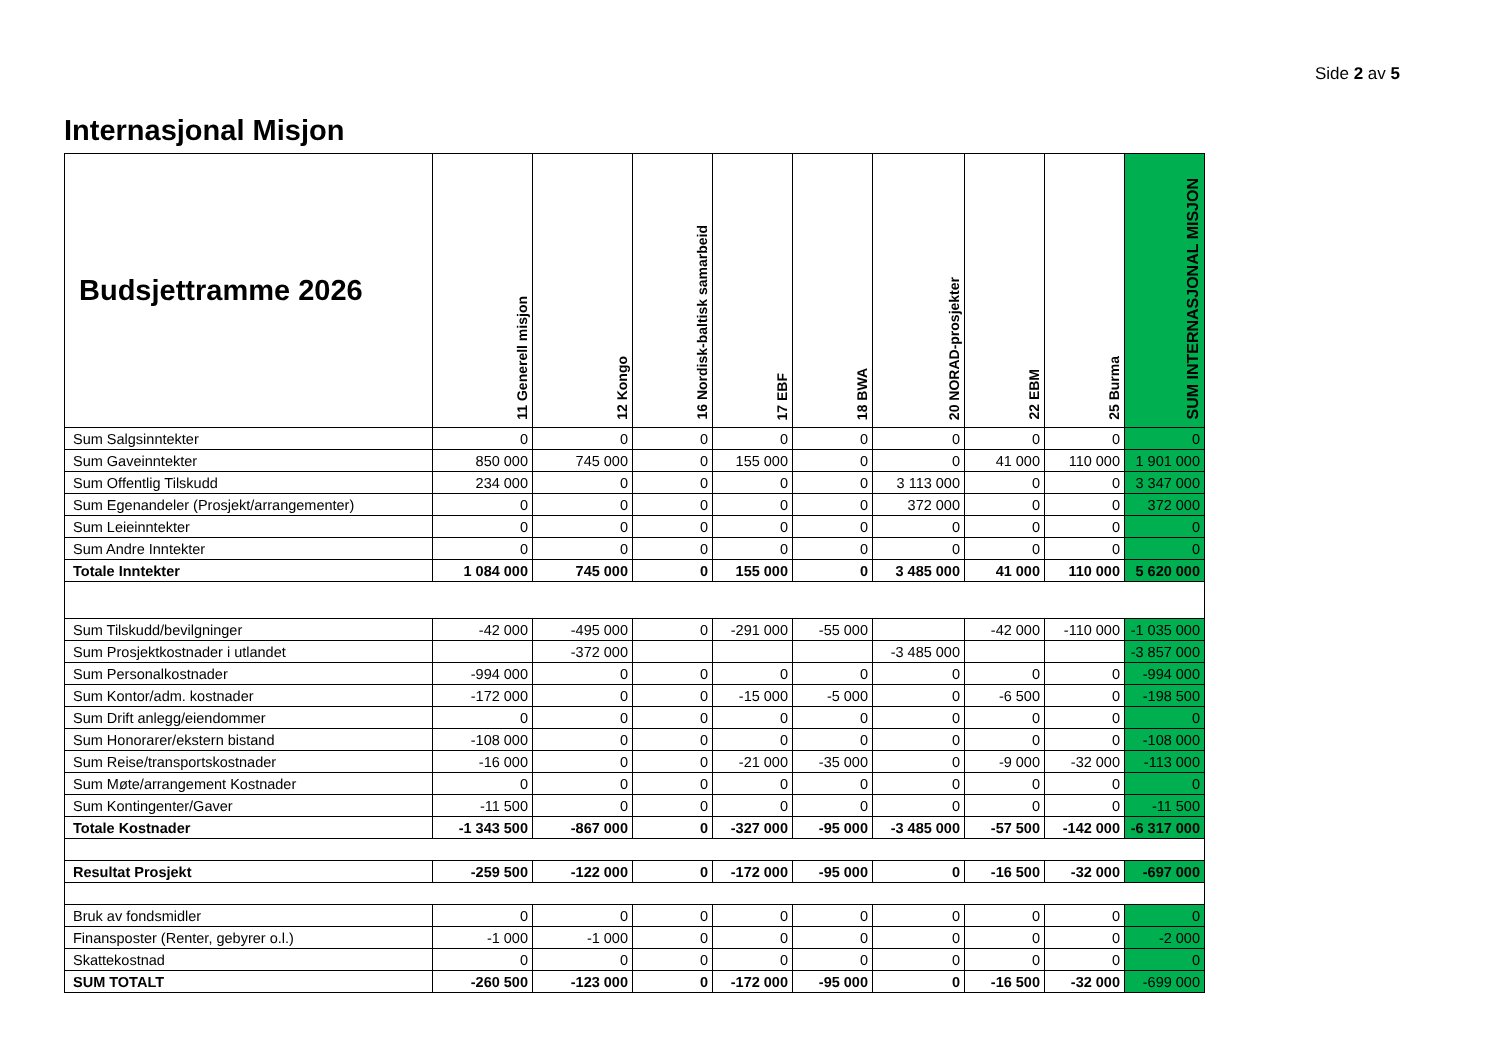Side 2 av 5
Internasjonal Misjon
| Budsjettramme 2026 | 11 Generell misjon | 12 Kongo | 16 Nordisk-baltisk samarbeid | 17 EBF | 18 BWA | 20 NORAD-prosjekter | 22 EBM | 25 Burma | SUM INTERNASJONAL MISJON |
| --- | --- | --- | --- | --- | --- | --- | --- | --- | --- |
| Sum Salgsinntekter | 0 | 0 | 0 | 0 | 0 | 0 | 0 | 0 | 0 |
| Sum Gaveinntekter | 850 000 | 745 000 | 0 | 155 000 | 0 | 0 | 41 000 | 110 000 | 1 901 000 |
| Sum Offentlig Tilskudd | 234 000 | 0 | 0 | 0 | 0 | 3 113 000 | 0 | 0 | 3 347 000 |
| Sum Egenandeler (Prosjekt/arrangementer) | 0 | 0 | 0 | 0 | 0 | 372 000 | 0 | 0 | 372 000 |
| Sum Leieinntekter | 0 | 0 | 0 | 0 | 0 | 0 | 0 | 0 | 0 |
| Sum Andre Inntekter | 0 | 0 | 0 | 0 | 0 | 0 | 0 | 0 | 0 |
| Totale Inntekter | 1 084 000 | 745 000 | 0 | 155 000 | 0 | 3 485 000 | 41 000 | 110 000 | 5 620 000 |
| Sum Tilskudd/bevilgninger | -42 000 | -495 000 | 0 | -291 000 | -55 000 | | -42 000 | -110 000 | -1 035 000 |
| Sum Prosjektkostnader i utlandet | | -372 000 | | | | -3 485 000 | | | -3 857 000 |
| Sum Personalkostnader | -994 000 | 0 | 0 | 0 | 0 | 0 | 0 | 0 | -994 000 |
| Sum Kontor/adm. kostnader | -172 000 | 0 | 0 | -15 000 | -5 000 | 0 | -6 500 | 0 | -198 500 |
| Sum Drift anlegg/eiendommer | 0 | 0 | 0 | 0 | 0 | 0 | 0 | 0 | 0 |
| Sum Honorarer/ekstern bistand | -108 000 | 0 | 0 | 0 | 0 | 0 | 0 | 0 | -108 000 |
| Sum Reise/transportskostnader | -16 000 | 0 | 0 | -21 000 | -35 000 | 0 | -9 000 | -32 000 | -113 000 |
| Sum Møte/arrangement Kostnader | 0 | 0 | 0 | 0 | 0 | 0 | 0 | 0 | 0 |
| Sum Kontingenter/Gaver | -11 500 | 0 | 0 | 0 | 0 | 0 | 0 | 0 | -11 500 |
| Totale Kostnader | -1 343 500 | -867 000 | 0 | -327 000 | -95 000 | -3 485 000 | -57 500 | -142 000 | -6 317 000 |
| Resultat Prosjekt | -259 500 | -122 000 | 0 | -172 000 | -95 000 | 0 | -16 500 | -32 000 | -697 000 |
| Bruk av fondsmidler | 0 | 0 | 0 | 0 | 0 | 0 | 0 | 0 | 0 |
| Finansposter (Renter, gebyrer o.l.) | -1 000 | -1 000 | 0 | 0 | 0 | 0 | 0 | 0 | -2 000 |
| Skattekostnad | 0 | 0 | 0 | 0 | 0 | 0 | 0 | 0 | 0 |
| SUM TOTALT | -260 500 | -123 000 | 0 | -172 000 | -95 000 | 0 | -16 500 | -32 000 | -699 000 |